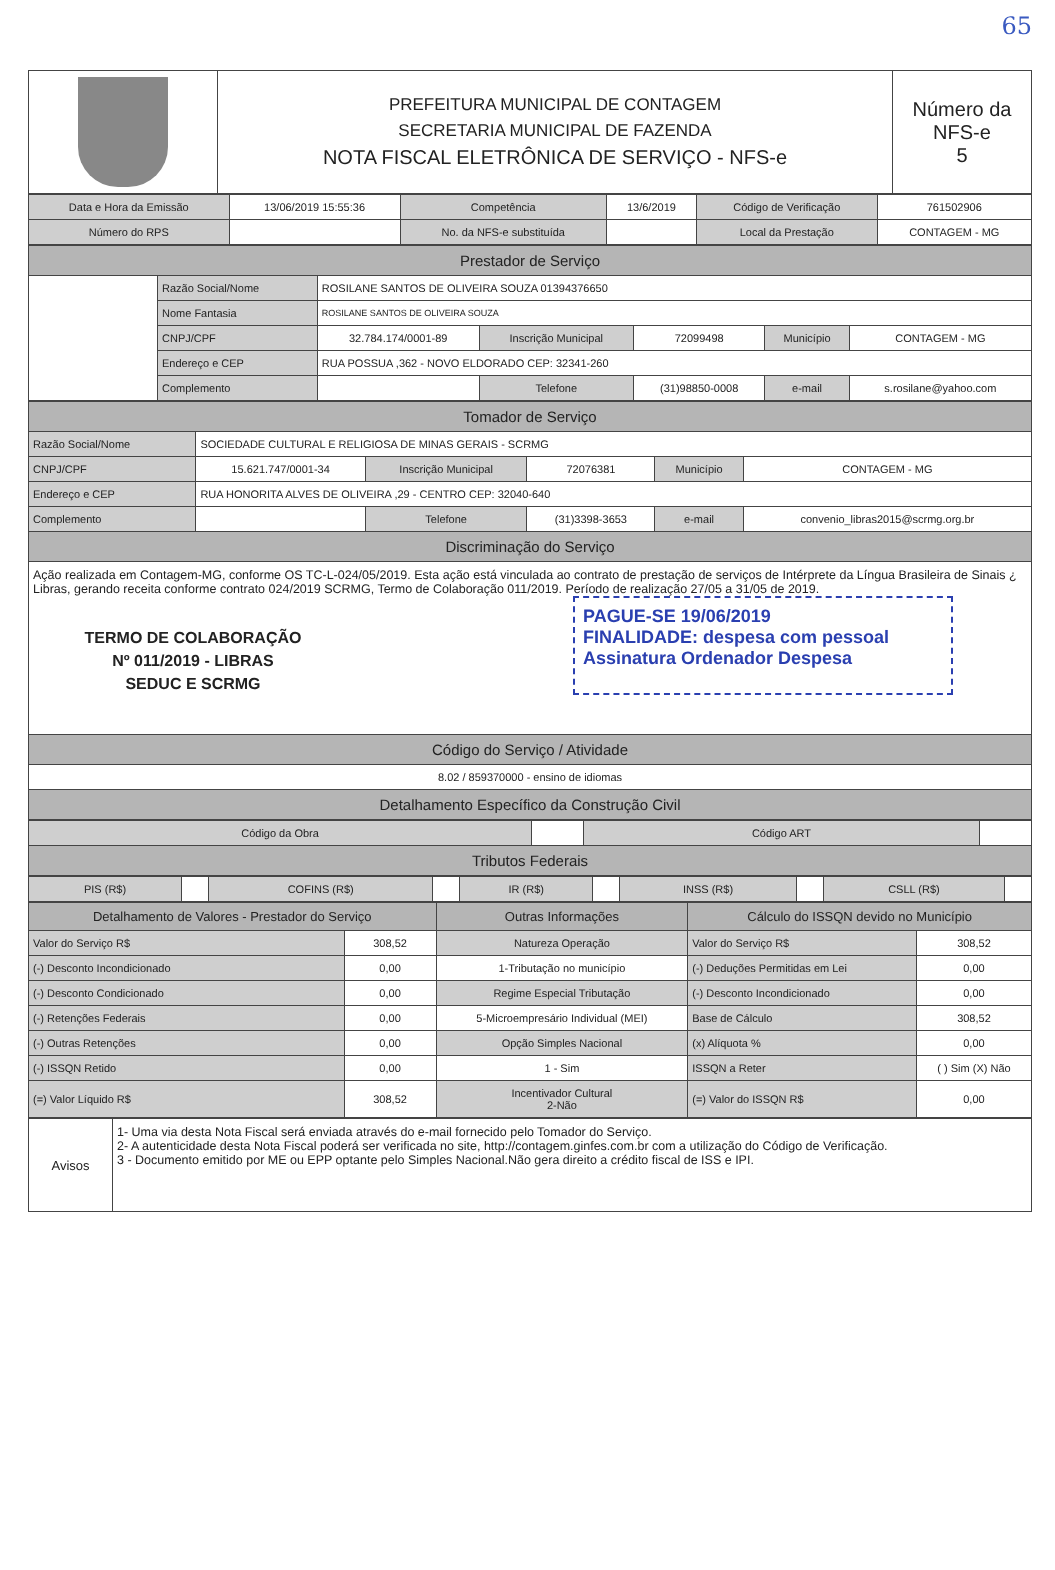65
| | PREFEITURA MUNICIPAL DE CONTAGEM SECRETARIA MUNICIPAL DE FAZENDA NOTA FISCAL ELETRÔNICA DE SERVIÇO - NFS-e | Número da NFS-e 5 |
| Data e Hora da Emissão | 13/06/2019 15:55:36 | Competência | 13/6/2019 | Código de Verificação | 761502906 |
| Número do RPS | | No. da NFS-e substituída | | Local da Prestação | CONTAGEM - MG |
| Prestador de Serviço | | | | | | |
| | Razão Social/Nome | ROSILANE SANTOS DE OLIVEIRA SOUZA 01394376650 | | | | |
| | Nome Fantasia | ROSILANE SANTOS DE OLIVEIRA SOUZA | | | | |
| | CNPJ/CPF | 32.784.174/0001-89 | Inscrição Municipal | 72099498 | Município | CONTAGEM - MG |
| | Endereço e CEP | RUA POSSUA ,362 - NOVO ELDORADO CEP: 32341-260 | | | | |
| | Complemento | | Telefone | (31)98850-0008 | e-mail | s.rosilane@yahoo.com |
| Tomador de Serviço | | | | | |
| Razão Social/Nome | SOCIEDADE CULTURAL E RELIGIOSA DE MINAS GERAIS - SCRMG | | | | |
| CNPJ/CPF | 15.621.747/0001-34 | Inscrição Municipal | 72076381 | Município | CONTAGEM - MG |
| Endereço e CEP | RUA HONORITA ALVES DE OLIVEIRA ,29 - CENTRO CEP: 32040-640 | | | | |
| Complemento | | Telefone | (31)3398-3653 | e-mail | convenio_libras2015@scrmg.org.br |
| Discriminação do Serviço | | | | | |
| Ação realizada em Contagem-MG, conforme OS TC-L-024/05/2019. Esta ação está vinculada ao contrato de prestação de serviços de Intérprete da Língua Brasileira de Sinais ¿ Libras, gerando receita conforme contrato 024/2019 SCRMG, Termo de Colaboração 011/2019. Período de realização 27/05 a 31/05 de 2019. TERMO DE COLABORAÇÃO Nº 011/2019 - LIBRAS SEDUC E SCRMG PAGUE-SE 19/06/2019 FINALIDADE: despesa com pessoal Assinatura Ordenador Despesa | | | | | |
| Código do Serviço / Atividade | | | | | |
| 8.02 / 859370000 - ensino de idiomas | | | | | |
| Detalhamento Específico da Construção Civil | | | | | |
| Código da Obra | | Código ART | |
| Tributos Federais | | | |
| PIS (R$) | | COFINS (R$) | | IR (R$) | | INSS (R$) | | CSLL (R$) | |
| Detalhamento de Valores - Prestador do Serviço | | Outras Informações | Cálculo do ISSQN devido no Município | |
| Valor do Serviço R$ | 308,52 | Natureza Operação | Valor do Serviço R$ | 308,52 |
| (-) Desconto Incondicionado | 0,00 | 1-Tributação no município | (-) Deduções Permitidas em Lei | 0,00 |
| (-) Desconto Condicionado | 0,00 | Regime Especial Tributação | (-) Desconto Incondicionado | 0,00 |
| (-) Retenções Federais | 0,00 | 5-Microempresário Individual (MEI) | Base de Cálculo | 308,52 |
| (-) Outras Retenções | 0,00 | Opção Simples Nacional | (x) Alíquota % | 0,00 |
| (-) ISSQN Retido | 0,00 | 1 - Sim | ISSQN a Reter | ( ) Sim (X) Não |
| (=) Valor Líquido R$ | 308,52 | Incentivador Cultural 2-Não | (=) Valor do ISSQN R$ | 0,00 |
| Avisos | 1- Uma via desta Nota Fiscal será enviada através do e-mail fornecido pelo Tomador do Serviço. 2- A autenticidade desta Nota Fiscal poderá ser verificada no site, http://contagem.ginfes.com.br com a utilização do Código de Verificação. 3 - Documento emitido por ME ou EPP optante pelo Simples Nacional.Não gera direito a crédito fiscal de ISS e IPI. |